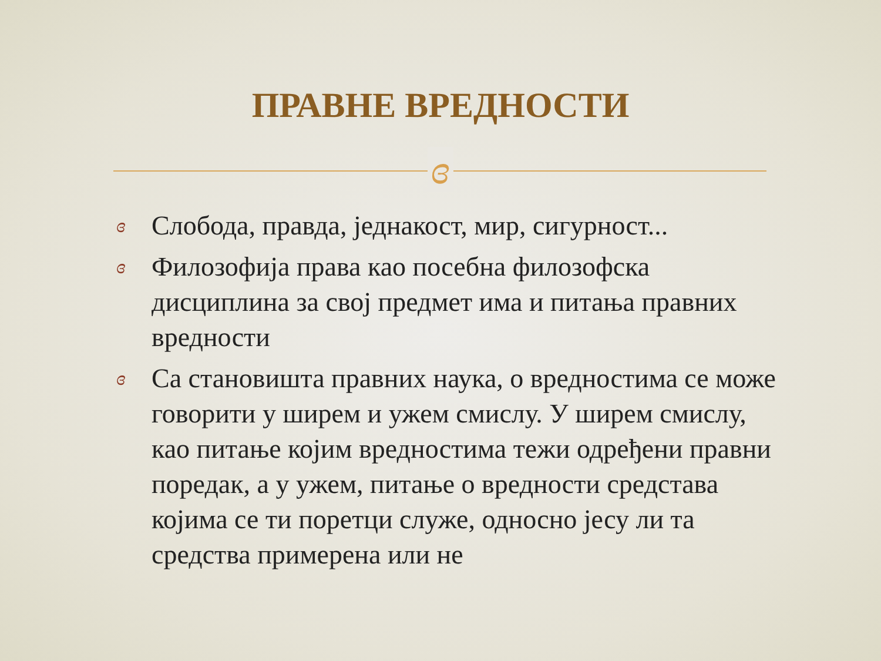ПРАВНЕ ВРЕДНОСТИ
ɞ
ɞ Слобода, правда, једнакост, мир, сигурност...
ɞ Филозофија права као посебна филозофска дисциплина за свој предмет има и питања правних вредности
ɞ Са становишта правних наука, о вредностима се може говорити у ширем и ужем смислу. У ширем смислу, као питање којим вредностима тежи одређени правни поредак, а у ужем, питање о вредности средстава којима се ти поретци служе, односно јесу ли та средства примерена или не